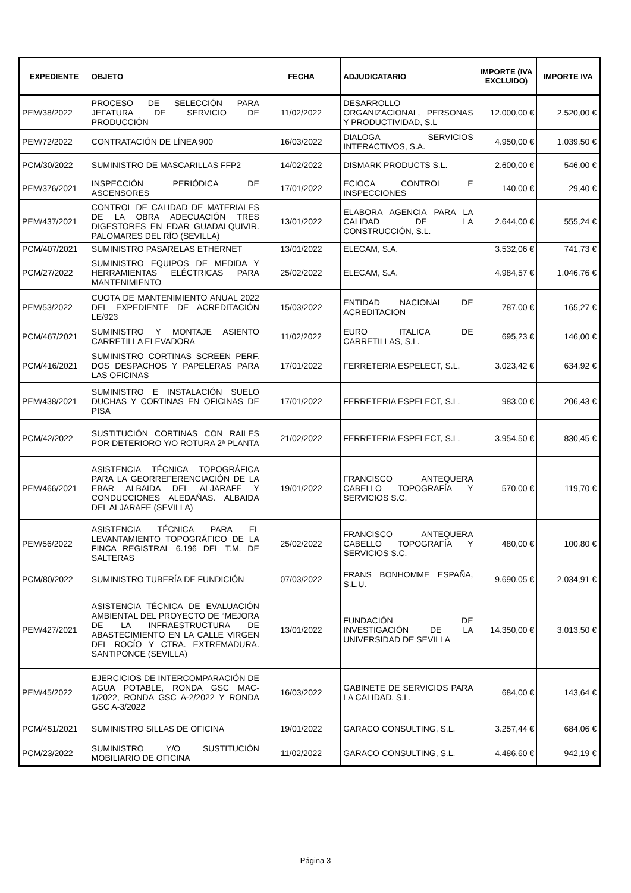| EXPEDIENTE | OBJETO | FECHA | ADJUDICATARIO | IMPORTE (IVA EXCLUIDO) | IMPORTE IVA |
| --- | --- | --- | --- | --- | --- |
| PEM/38/2022 | PROCESO DE SELECCIÓN PARA JEFATURA DE SERVICIO DE PRODUCCIÓN | 11/02/2022 | DESARROLLO ORGANIZACIONAL, PERSONAS Y PRODUCTIVIDAD, S.L | 12.000,00 € | 2.520,00 € |
| PEM/72/2022 | CONTRATACIÓN DE LÍNEA 900 | 16/03/2022 | DIALOGA SERVICIOS INTERACTIVOS, S.A. | 4.950,00 € | 1.039,50 € |
| PCM/30/2022 | SUMINISTRO DE MASCARILLAS FFP2 | 14/02/2022 | DISMARK PRODUCTS S.L. | 2.600,00 € | 546,00 € |
| PEM/376/2021 | INSPECCIÓN PERIÓDICA DE ASCENSORES | 17/01/2022 | ECIOCA CONTROL E INSPECCIONES | 140,00 € | 29,40 € |
| PEM/437/2021 | CONTROL DE CALIDAD DE MATERIALES DE LA OBRA ADECUACIÓN TRES DIGESTORES EN EDAR GUADALQUIVIR. PALOMARES DEL RÍO (SEVILLA) | 13/01/2022 | ELABORA AGENCIA PARA LA CALIDAD DE LA CONSTRUCCIÓN, S.L. | 2.644,00 € | 555,24 € |
| PCM/407/2021 | SUMINISTRO PASARELAS ETHERNET | 13/01/2022 | ELECAM, S.A. | 3.532,06 € | 741,73 € |
| PCM/27/2022 | SUMINISTRO EQUIPOS DE MEDIDA Y HERRAMIENTAS ELÉCTRICAS PARA MANTENIMIENTO | 25/02/2022 | ELECAM, S.A. | 4.984,57 € | 1.046,76 € |
| PEM/53/2022 | CUOTA DE MANTENIMIENTO ANUAL 2022 DEL EXPEDIENTE DE ACREDITACIÓN LE/923 | 15/03/2022 | ENTIDAD NACIONAL DE ACREDITACION | 787,00 € | 165,27 € |
| PCM/467/2021 | SUMINISTRO Y MONTAJE ASIENTO CARRETILLA ELEVADORA | 11/02/2022 | EURO ITALICA DE CARRETILLAS, S.L. | 695,23 € | 146,00 € |
| PCM/416/2021 | SUMINISTRO CORTINAS SCREEN PERF. DOS DESPACHOS Y PAPELERAS PARA LAS OFICINAS | 17/01/2022 | FERRETERIA ESPELECT, S.L. | 3.023,42 € | 634,92 € |
| PEM/438/2021 | SUMINISTRO E INSTALACIÓN SUELO DUCHAS Y CORTINAS EN OFICINAS DE PISA | 17/01/2022 | FERRETERIA ESPELECT, S.L. | 983,00 € | 206,43 € |
| PCM/42/2022 | SUSTITUCIÓN CORTINAS CON RAILES POR DETERIORO Y/O ROTURA 2ª PLANTA | 21/02/2022 | FERRETERIA ESPELECT, S.L. | 3.954,50 € | 830,45 € |
| PEM/466/2021 | ASISTENCIA TÉCNICA TOPOGRÁFICA PARA LA GEORREFERENCIACIÓN DE LA EBAR ALBAIDA DEL ALJARAFE Y CONDUCCIONES ALEDAÑAS. ALBAIDA DEL ALJARAFE (SEVILLA) | 19/01/2022 | FRANCISCO ANTEQUERA CABELLO TOPOGRAFÍA Y SERVICIOS S.C. | 570,00 € | 119,70 € |
| PEM/56/2022 | ASISTENCIA TÉCNICA PARA EL LEVANTAMIENTO TOPOGRÁFICO DE LA FINCA REGISTRAL 6.196 DEL T.M. DE SALTERAS | 25/02/2022 | FRANCISCO ANTEQUERA CABELLO TOPOGRAFÍA Y SERVICIOS S.C. | 480,00 € | 100,80 € |
| PCM/80/2022 | SUMINISTRO TUBERÍA DE FUNDICIÓN | 07/03/2022 | FRANS BONHOMME ESPAÑA, S.L.U. | 9.690,05 € | 2.034,91 € |
| PEM/427/2021 | ASISTENCIA TÉCNICA DE EVALUACIÓN AMBIENTAL DEL PROYECTO DE “MEJORA DE LA INFRAESTRUCTURA DE ABASTECIMIENTO EN LA CALLE VIRGEN DEL ROCÍO Y CTRA. EXTREMADURA. SANTIPONCE (SEVILLA) | 13/01/2022 | FUNDACIÓN DE INVESTIGACIÓN DE LA UNIVERSIDAD DE SEVILLA | 14.350,00 € | 3.013,50 € |
| PEM/45/2022 | EJERCICIOS DE INTERCOMPARACIÓN DE AGUA POTABLE, RONDA GSC MAC-1/2022, RONDA GSC A-2/2022 Y RONDA GSC A-3/2022 | 16/03/2022 | GABINETE DE SERVICIOS PARA LA CALIDAD, S.L. | 684,00 € | 143,64 € |
| PCM/451/2021 | SUMINISTRO SILLAS DE OFICINA | 19/01/2022 | GARACO CONSULTING, S.L. | 3.257,44 € | 684,06 € |
| PCM/23/2022 | SUMINISTRO Y/O SUSTITUCIÓN MOBILIARIO DE OFICINA | 11/02/2022 | GARACO CONSULTING, S.L. | 4.486,60 € | 942,19 € |
Página 3